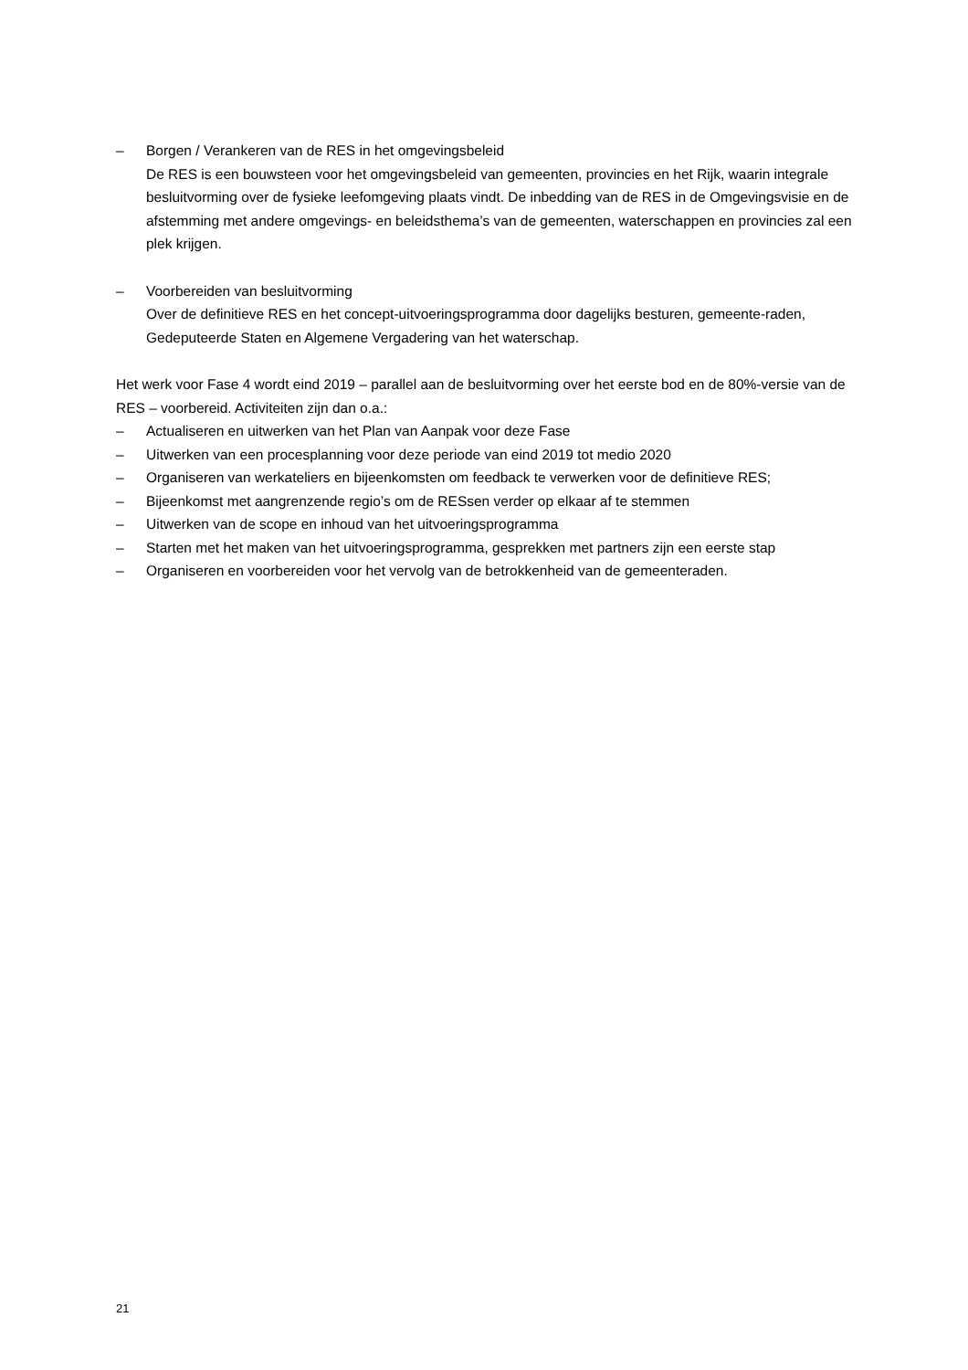– Borgen / Verankeren van de RES in het omgevingsbeleid
De RES is een bouwsteen voor het omgevingsbeleid van gemeenten, provincies en het Rijk, waarin integrale besluitvorming over de fysieke leefomgeving plaats vindt. De inbedding van de RES in de Omgevingsvisie en de afstemming met andere omgevings- en beleidsthema’s van de gemeenten, waterschappen en provincies zal een plek krijgen.
– Voorbereiden van besluitvorming
Over de definitieve RES en het concept-uitvoeringsprogramma door dagelijks besturen, gemeente-raden, Gedeputeerde Staten en Algemene Vergadering van het waterschap.
Het werk voor Fase 4 wordt eind 2019 – parallel aan de besluitvorming over het eerste bod en de 80%-versie van de RES – voorbereid. Activiteiten zijn dan o.a.:
– Actualiseren en uitwerken van het Plan van Aanpak voor deze Fase
– Uitwerken van een procesplanning voor deze periode van eind 2019 tot medio 2020
– Organiseren van werkateliers en bijeenkomsten om feedback te verwerken voor de definitieve RES;
– Bijeenkomst met aangrenzende regio’s om de RESsen verder op elkaar af te stemmen
– Uitwerken van de scope en inhoud van het uitvoeringsprogramma
– Starten met het maken van het uitvoeringsprogramma, gesprekken met partners zijn een eerste stap
– Organiseren en voorbereiden voor het vervolg van de betrokkenheid van de gemeenteraden.
21